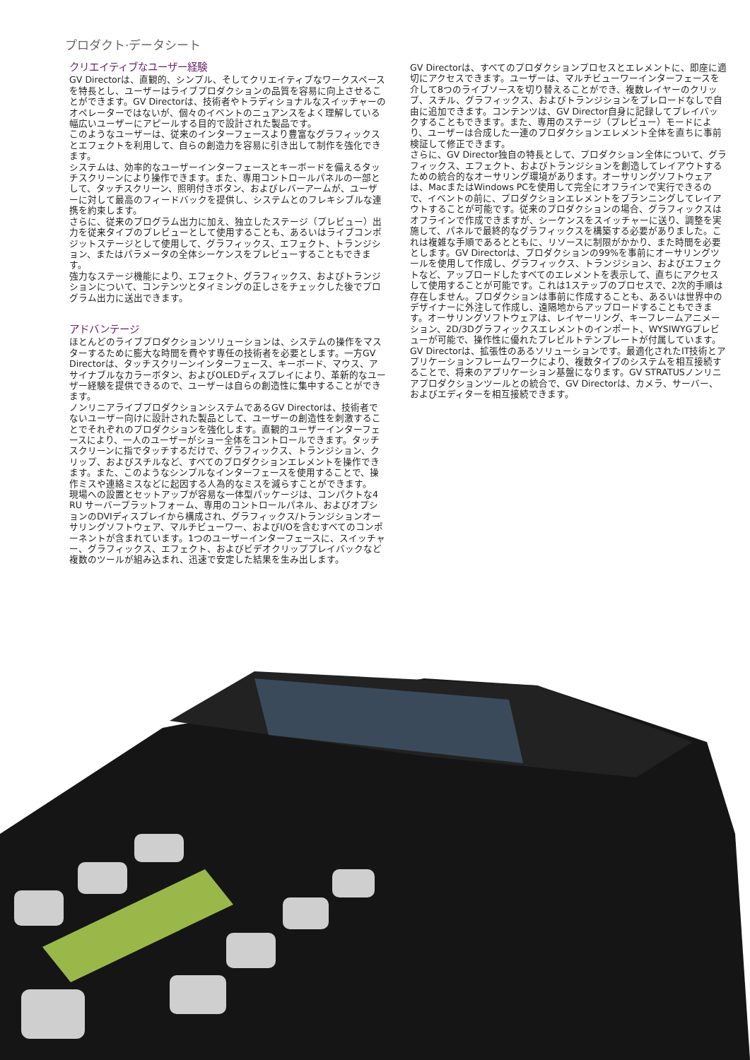プロダクト·データシート
クリエイティブなユーザー経験
GV Directorは、直観的、シンプル、そしてクリエイティブなワークスペースを特長とし、ユーザーはライブプロダクションの品質を容易に向上させることができます。GV Directorは、技術者やトラディショナルなスイッチャーのオペレーターではないが、個々のイベントのニュアンスをよく理解している幅広いユーザーにアピールする目的で設計された製品です。
このようなユーザーは、従来のインターフェースより豊富なグラフィックスとエフェクトを利用して、自らの創造力を容易に引き出して制作を強化できます。
システムは、効率的なユーザーインターフェースとキーボードを備えるタッチスクリーンにより操作できます。また、専用コントロールパネルの一部として、タッチスクリーン、照明付きボタン、およびレバーアームが、ユーザーに対して最高のフィードバックを提供し、システムとのフレキシブルな連携を約束します。
さらに、従来のプログラム出力に加え、独立したステージ（プレビュー）出力を従来タイプのプレビューとして使用することも、あるいはライブコンポジットステージとして使用して、グラフィックス、エフェクト、トランジション、またはパラメータの全体シーケンスをプレビューすることもできます。
強力なステージ機能により、エフェクト、グラフィックス、およびトランジションについて、コンテンツとタイミングの正しさをチェックした後でプログラム出力に送出できます。
アドバンテージ
ほとんどのライブプロダクションソリューションは、システムの操作をマスターするために膨大な時間を費やす専任の技術者を必要とします。一方GV Directorは、タッチスクリーンインターフェース、キーボード、マウス、アサイナブルなカラーボタン、およびOLEDディスプレイにより、革新的なユーザー経験を提供できるので、ユーザーは自らの創造性に集中することができます。
ノンリニアライブプロダクションシステムであるGV Directorは、技術者でないユーザー向けに設計された製品として、ユーザーの創造性を刺激することでそれぞれのプロダクションを強化します。直観的ユーザーインターフェースにより、一人のユーザーがショー全体をコントロールできます。タッチスクリーンに指でタッチするだけで、グラフィックス、トランジション、クリップ、およびスチルなど、すべてのプロダクションエレメントを操作できます。また、このようなシンプルなインターフェースを使用することで、操作ミスや連絡ミスなどに起因する人為的なミスを減らすことができます。
現場への設置とセットアップが容易な一体型パッケージは、コンパクトな4 RU サーバープラットフォーム、専用のコントロールパネル、およびオプションのDVIディスプレイから構成され、グラフィックス/トランジションオーサリングソフトウェア、マルチビューワー、およびI/Oを含むすべてのコンポーネントが含まれています。1つのユーザーインターフェースに、スイッチャー、グラフィックス、エフェクト、およびビデオクリッププレイバックなど複数のツールが組み込まれ、迅速で安定した結果を生み出します。
GV Directorは、すべてのプロダクションプロセスとエレメントに、即座に適切にアクセスできます。ユーザーは、マルチビューワーインターフェースを介して8つのライブソースを切り替えることができ、複数レイヤーのクリップ、スチル、グラフィックス、およびトランジションをプレロードなしで自由に追加できます。コンテンツは、GV Director自身に記録してプレイバックすることもできます。また、専用のステージ（プレビュー）モードにより、ユーザーは合成した一連のプロダクションエレメント全体を直ちに事前検証して修正できます。
さらに、GV Director独自の特長として、プロダクション全体について、グラフィックス、エフェクト、およびトランジションを創造してレイアウトするための統合的なオーサリング環境があります。オーサリングソフトウェアは、MacまたはWindows PCを使用して完全にオフラインで実行できるので、イベントの前に、プロダクションエレメントをプランニングしてレイアウトすることが可能です。従来のプロダクションの場合、グラフィックスはオフラインで作成できますが、シーケンスをスイッチャーに送り、調整を実施して、パネルで最終的なグラフィックスを構築する必要がありました。これは複雑な手順であるとともに、リソースに制限がかかり、また時間を必要とします。GV Directorは、プロダクションの99%を事前にオーサリングツールを使用して作成し、グラフィックス、トランジション、およびエフェクトなど、アップロードしたすべてのエレメントを表示して、直ちにアクセスして使用することが可能です。これは1ステップのプロセスで、2次的手順は存在しません。プロダクションは事前に作成することも、あるいは世界中のデザイナーに外注して作成し、遠隔地からアップロードすることもできます。オーサリングソフトウェアは、レイヤーリング、キーフレームアニメーション、2D/3Dグラフィックスエレメントのインポート、WYSIWYGプレビューが可能で、操作性に優れたプレビルトテンプレートが付属しています。
GV Directorは、拡張性のあるソリューションです。最適化されたIT技術とアプリケーションフレームワークにより、複数タイプのシステムを相互接続することで、将来のアプリケーション基盤になります。GV STRATUSノンリニアプロダクションツールとの統合で、GV Directorは、カメラ、サーバー、およびエディターを相互接続できます。